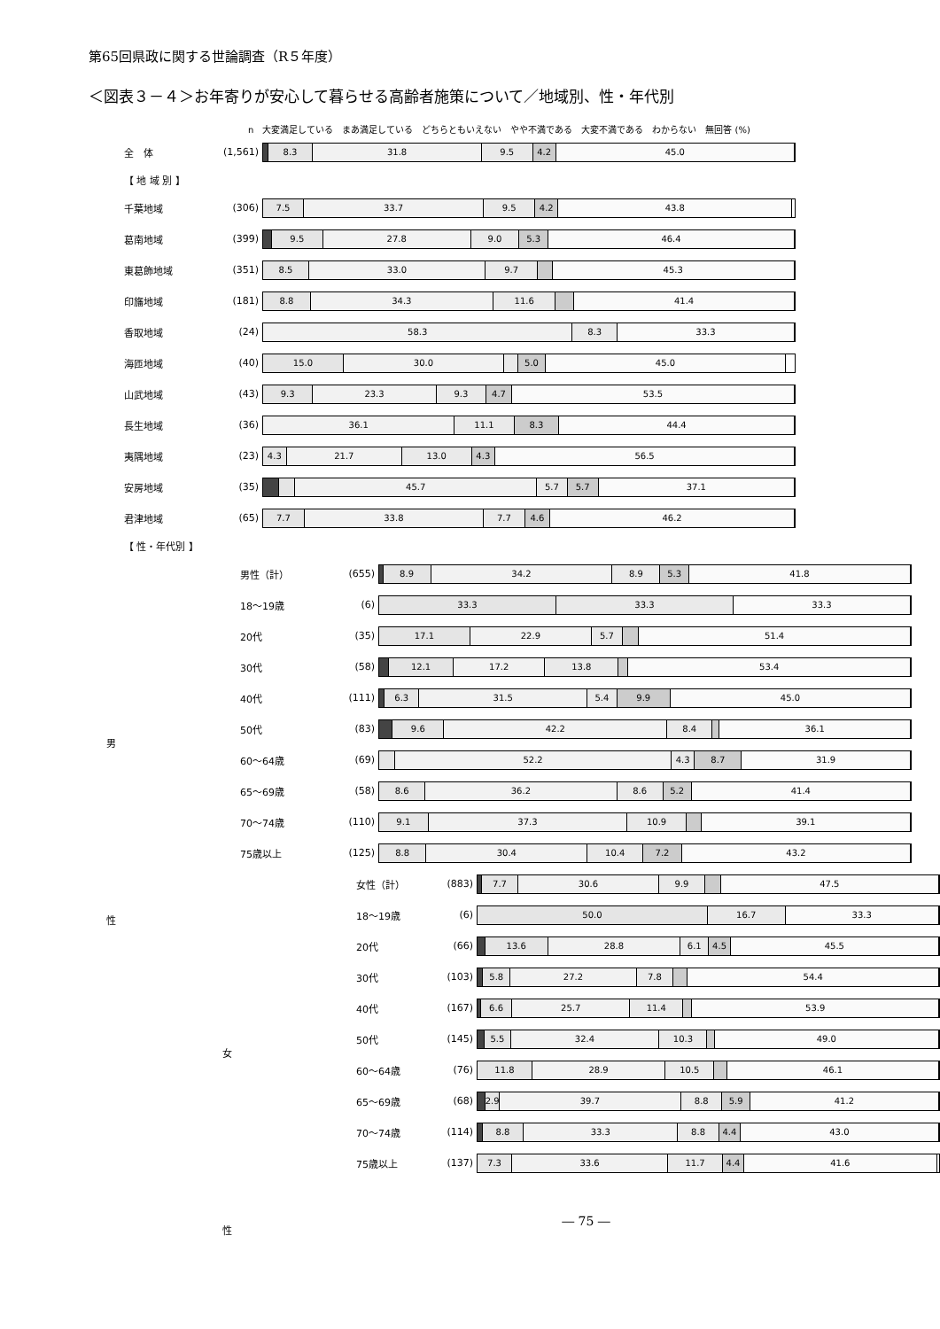第65回県政に関する世論調査（R５年度）
＜図表３－４＞お年寄りが安心して暮らせる高齢者施策について／地域別、性・年代別
n　大変満足している　まあ満足している　どちらともいえない　やや不満である　大変不満である　わからない　無回答 (%)
全　体 (1,561)
8.3 31.8 9.5 4.2 45.0
【 地 域 別 】
千葉地域 (306)
7.5 33.7 9.5 4.2 43.8
葛南地域 (399)
9.5 27.8 9.0 5.3 46.4
東葛飾地域 (351)
8.5 33.0 9.7 45.3
印旛地域 (181)
8.8 34.3 11.6 41.4
香取地域 (24)
58.3 8.3 33.3
海匝地域 (40)
15.0 30.0 5.0 45.0
山武地域 (43)
9.3 23.3 9.3 4.7 53.5
長生地域 (36)
36.1 11.1 8.3 44.4
夷隅地域 (23)
4.3 21.7 13.0 4.3 56.5
安房地域 (35)
45.7 5.7 5.7 37.1
君津地域 (65)
7.7 33.8 7.7 4.6 46.2
【 性・年代別 】
男
性
男性（計） (655)
8.9 34.2 8.9 5.3 41.8
18～19歳 (6)
33.3 33.3 33.3
20代 (35)
17.1 22.9 5.7 51.4
30代 (58)
12.1 17.2 13.8 53.4
40代 (111)
6.3 31.5 5.4 9.9 45.0
50代 (83)
9.6 42.2 8.4 36.1
60～64歳 (69)
52.2 4.3 8.7 31.9
65～69歳 (58)
8.6 36.2 8.6 5.2 41.4
70～74歳 (110)
9.1 37.3 10.9 39.1
75歳以上 (125)
8.8 30.4 10.4 7.2 43.2
女
性
女性（計） (883)
7.7 30.6 9.9 47.5
18～19歳 (6)
50.0 16.7 33.3
20代 (66)
13.6 28.8 6.1 4.5 45.5
30代 (103)
5.8 27.2 7.8 54.4
40代 (167)
6.6 25.7 11.4 53.9
50代 (145)
5.5 32.4 10.3 49.0
60～64歳 (76)
11.8 28.9 10.5 46.1
65～69歳 (68)
2.9 39.7 8.8 5.9 41.2
70～74歳 (114)
8.8 33.3 8.8 4.4 43.0
75歳以上 (137)
7.3 33.6 11.7 4.4 41.6
― 75 ―